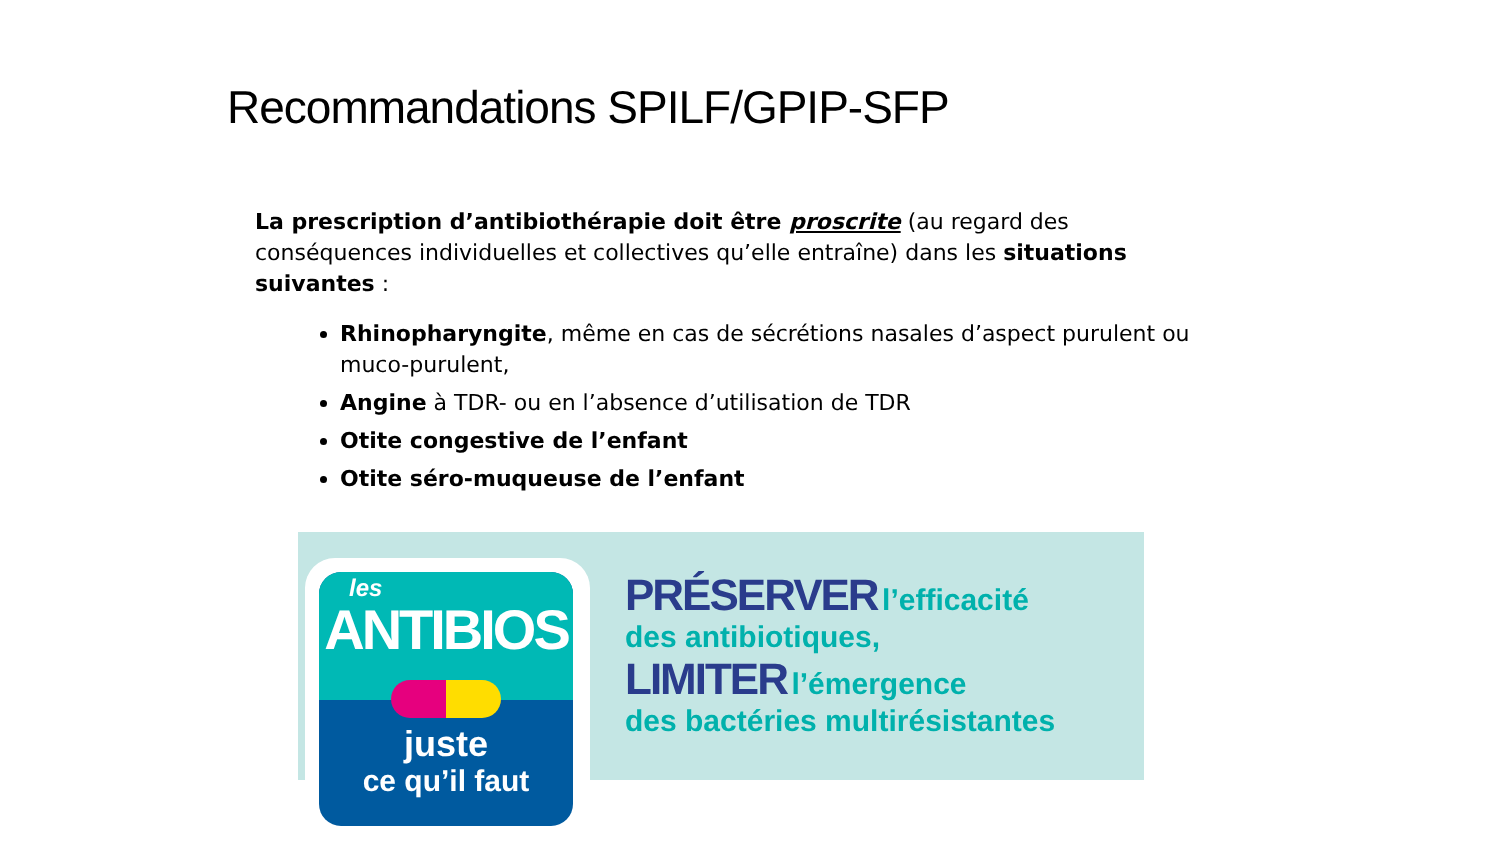Recommandations SPILF/GPIP-SFP
La prescription d’antibiothérapie doit être proscrite (au regard des conséquences individuelles et collectives qu’elle entraîne) dans les situations suivantes :
Rhinopharyngite, même en cas de sécrétions nasales d’aspect purulent ou muco-purulent,
Angine à TDR- ou en l’absence d’utilisation de TDR
Otite congestive de l’enfant
Otite séro-muqueuse de l’enfant
les
ANTIBIOS
juste
ce qu’il faut
PRÉSERVER l’efficacité
des antibiotiques,
LIMITER l’émergence
des bactéries multirésistantes